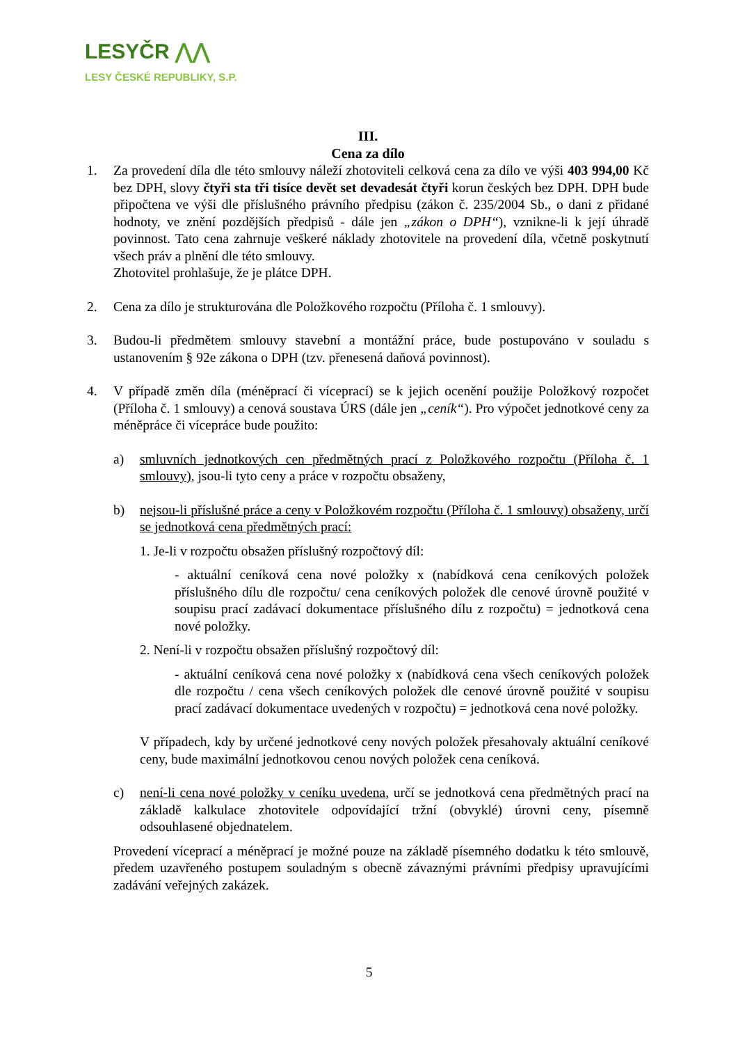LESYČR ⋀⋀
LESY ČESKÉ REPUBLIKY, S.P.
III.
Cena za dílo
1. Za provedení díla dle této smlouvy náleží zhotoviteli celková cena za dílo ve výši 403 994,00 Kč bez DPH, slovy čtyři sta tři tisíce devět set devadesát čtyři korun českých bez DPH. DPH bude připočtena ve výši dle příslušného právního předpisu (zákon č. 235/2004 Sb., o dani z přidané hodnoty, ve znění pozdějších předpisů - dále jen „zákon o DPH“), vznikne-li k její úhradě povinnost. Tato cena zahrnuje veškeré náklady zhotovitele na provedení díla, včetně poskytnutí všech práv a plnění dle této smlouvy.
Zhotovitel prohlašuje, že je plátce DPH.
2. Cena za dílo je strukturována dle Položkového rozpočtu (Příloha č. 1 smlouvy).
3. Budou-li předmětem smlouvy stavební a montážní práce, bude postupováno v souladu s ustanovením § 92e zákona o DPH (tzv. přenesená daňová povinnost).
4. V případě změn díla (méněprací či víceprací) se k jejich ocenění použije Položkový rozpočet (Příloha č. 1 smlouvy) a cenová soustava ÚRS (dále jen „ceník“). Pro výpočet jednotkové ceny za méněpráce či vícepráce bude použito:
a) smluvních jednotkových cen předmětných prací z Položkového rozpočtu (Příloha č. 1 smlouvy), jsou-li tyto ceny a práce v rozpočtu obsaženy,
b) nejsou-li příslušné práce a ceny v Položkovém rozpočtu (Příloha č. 1 smlouvy) obsaženy, určí se jednotková cena předmětných prací:
1. Je-li v rozpočtu obsažen příslušný rozpočtový díl:
- aktuální ceníková cena nové položky x (nabídková cena ceníkových položek příslušného dílu dle rozpočtu/ cena ceníkových položek dle cenové úrovně použité v soupisu prací zadávací dokumentace příslušného dílu z rozpočtu) = jednotková cena nové položky.
2. Není-li v rozpočtu obsažen příslušný rozpočtový díl:
- aktuální ceníková cena nové položky x (nabídková cena všech ceníkových položek dle rozpočtu / cena všech ceníkových položek dle cenové úrovně použité v soupisu prací zadávací dokumentace uvedených v rozpočtu) = jednotková cena nové položky.
V případech, kdy by určené jednotkové ceny nových položek přesahovaly aktuální ceníkové ceny, bude maximální jednotkovou cenou nových položek cena ceníková.
c) není-li cena nové položky v ceníku uvedena, určí se jednotková cena předmětných prací na základě kalkulace zhotovitele odpovídající tržní (obvyklé) úrovni ceny, písemně odsouhlasené objednatelem.
Provedení víceprací a méněprací je možné pouze na základě písemného dodatku k této smlouvě, předem uzavřeného postupem souladným s obecně závaznými právními předpisy upravujícími zadávání veřejných zakázek.
5